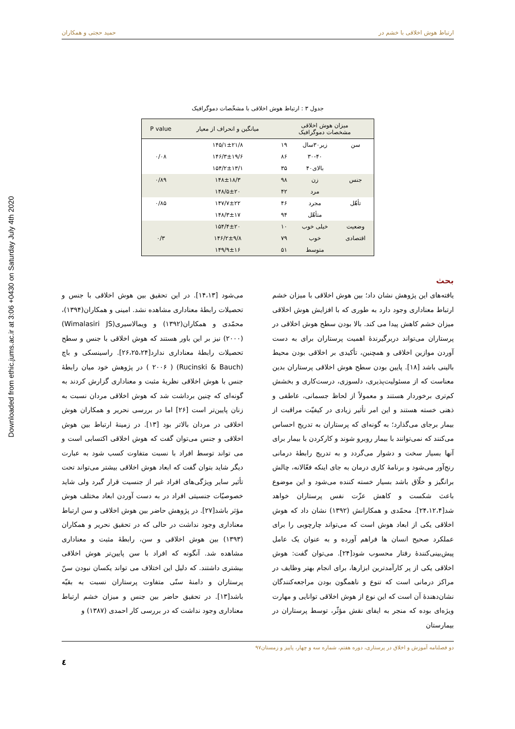Downloaded from ethic.jums.ac.ir at 3:06 +0430 on Saturday July 4th 2020
ارتباط هوش اخلاقی با خشم در حمید حجتی و همکاران
جدول ۳ : ارتباط هوش اخلاقی با مشخّصات دموگرافیک
| میزان هوش اخلاقی مشخصات دموگرافیک | | | میانگین و انحراف از معیار | P value |
| --- | --- | --- | --- | --- |
| سن | زیر۳۰سال | ۱۹ | ۱۴۵/۱±۲۱/۸ | |
| | ۳۰-۴۰ | ۸۶ | ۱۴۶/۳±۱۹/۶ | ۰/۰۸ |
| | بالای۴۰ | ۳۵ | ۱۵۴/۲±۱۳/۱ | |
| جنس | زن | ۹۸ | ۱۴۸±۱۸/۳ | ۰/۸۹ |
| | مرد | ۴۲ | ۱۴۸/۵±۲۰ | |
| تأهّل | مجرد | ۴۶ | ۱۴۷/۷±۲۲ | ۰/۸۵ |
| | متأهّل | ۹۴ | ۱۴۸/۳±۱۷ | |
| وضعیت | خیلی خوب | ۱۰ | ۱۵۴/۴±۲۰ | |
| اقتصادی | خوب | ۷۹ | ۱۴۶/۲±۹/۸ | ۰/۳ |
| | متوسط | ۵۱ | ۱۴۹/۹±۱۶ | |
بحث
یافته‌های این پژوهش نشان داد؛ بین هوش اخلاقی با میزان خشم ارتباط معناداری وجود دارد به طوری که با افزایش هوش اخلاقی میزان خشم کاهش پیدا می کند. بالا بودن سطح هوش اخلاقی در پرستاران می‌تواند دربرگیرندهٔ اهمیت پرستاران برای به دست آوردن موازین اخلاقی و همچنین، تأکیدی بر اخلاقی بودن محیط بالینی باشد [۱۸]. پایین بودن سطح هوش اخلاقی پرستاران بدین معناست که از مسئولیت‌پذیری، دلسوزی، درست‌کاری و بخشش کم‌تری برخوردار هستند و معمولاً از لحاظ جسمانی، عاطفی و ذهنی خسته هستند و این امر تأثیر زیادی در کیفیّت مراقبت از بیمار برجای می‌گذارد؛ به گونه‌ای که پرستاران به تدریج احساس می‌کنند که نمی‌توانند با بیمار روبرو شوند و کارکردن با بیمار برای آنها بسیار سخت و دشوار می‌گردد و به تدریج رابطهٔ درمانی رنج‌آور می‌شود و برنامهٔ کاری درمان به جای اینکه فعّالانه، چالش برانگیز و خلّاق باشد بسیار خسته کننده می‌شود و این موضوع باعث شکست و کاهش عزّت نفس پرستاران خواهد شد[۲۴،۱۲،۴]. محمّدی و همکارانش (۱۳۹۲) نشان داد که هوش اخلاقی یکی از ابعاد هوش است که می‌تواند چارچوبی را برای عملکرد صحیح انسان ها فراهم آورده و به عنوان یک عامل پیش‌بینی‌کنندهٔ رفتار محسوب شود[۲۴]. می‌توان گفت: هوش اخلاقی یکی از پر کارآمدترین ابزارها، برای انجام بهتر وظایف در مراکز درمانی است که تنوع و ناهمگون بودن مراجعه‌کنندگان نشان‌دهندهٔ آن است که این نوع از هوش اخلاقی توانایی و مهارت ویژه‌ای بوده که منجر به ایفای نقش مؤثّر، توسط پرستاران در بیمارستان
می‌شود [۱۴،۱۳]. در این تحقیق بین هوش اخلاقی با جنس و تحصیلات رابطهٔ معناداری مشاهده نشد. امینی و همکاران(۱۳۹۴)، محمّدی و همکاران(۱۳۹۲) و ویمالاسیری(Wimalasiri JS) (۲۰۰۰) نیز بر این باور هستند که هوش اخلاقی با جنس و سطح تحصیلات رابطهٔ معناداری ندارد[۲۶،۲۵،۲۴]. راسینسکی و باچ (Rucinski & Bauch) ( ۲۰۰۶ ) در پژوهش خود میان رابطهٔ جنس با هوش اخلاقی نظریهٔ مثبت و معناداری گزارش کردند به گونه‌ای که چنین برداشت شد که هوش اخلاقی مردان نسبت به زنان پایین‌تر است [۲۶] اما در بررسی نحریر و همکاران هوش اخلاقی در مردان بالاتر بود [۱۳]. در زمینهٔ ارتباط بین هوش اخلاقی و جنس می‌توان گفت که هوش اخلاقی اکتسابی است و می تواند توسط افراد با نسبت متفاوت کسب شود به عبارت دیگر شاید بتوان گفت که ابعاد هوش اخلاقی بیشتر می‌تواند تحت تأثیر سایر ویژگی‌های افراد غیر از جنسیت قرار گیرد ولی شاید خصوصیّات جنسیتی افراد در به دست آوردن ابعاد مختلف هوش مؤثر باشد[۲۷]. در پژوهش حاضر بین هوش اخلاقی و سن ارتباط معناداری وجود نداشت در حالی که در تحقیق نحریر و همکاران (۱۳۹۳) بین هوش اخلاقی و سن، رابطهٔ مثبت و معناداری مشاهده شد. آنگونه که افراد با سن پایین‌تر هوش اخلاقی بیشتری داشتند. که دلیل این اختلاف می تواند یکسان نبودن سنّ پرستاران و دامنهٔ سنّی متفاوت پرستاران نسبت به بقیّه باشد[۱۳]. در تحقیق حاضر بین جنس و میزان خشم ارتباط معناداری وجود نداشت که در بررسی کار احمدی (۱۳۸۷) و
دو فصلنامه آموزش و اخلاق در پرستاری، دوره هفتم، شماره سه و چهار، پاییز و زمستان۹۷
٤